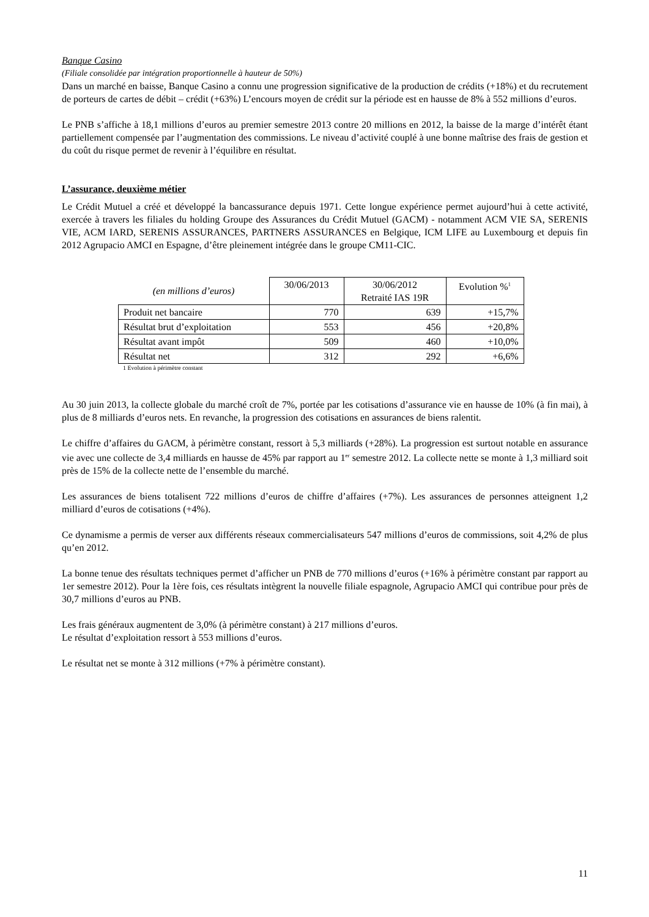Banque Casino
(Filiale consolidée par intégration proportionnelle à hauteur de 50%)
Dans un marché en baisse, Banque Casino a connu une progression significative de la production de crédits (+18%) et du recrutement de porteurs de cartes de débit – crédit (+63%) L’encours moyen de crédit sur la période est en hausse de 8% à 552 millions d’euros.
Le PNB s’affiche à 18,1 millions d’euros au premier semestre 2013 contre 20 millions en 2012, la baisse de la marge d’intérêt étant partiellement compensée par l’augmentation des commissions. Le niveau d’activité couplé à une bonne maîtrise des frais de gestion et du coût du risque permet de revenir à l’équilibre en résultat.
L’assurance, deuxième métier
Le Crédit Mutuel a créé et développé la bancassurance depuis 1971. Cette longue expérience permet aujourd’hui à cette activité, exercée à travers les filiales du holding Groupe des Assurances du Crédit Mutuel (GACM) - notamment ACM VIE SA, SERENIS VIE, ACM IARD, SERENIS ASSURANCES, PARTNERS ASSURANCES en Belgique, ICM LIFE au Luxembourg et depuis fin 2012 Agrupacio AMCI en Espagne, d’être pleinement intégrée dans le groupe CM11-CIC.
| (en millions d’euros) | 30/06/2013 | 30/06/2012 Retraité IAS 19R | Evolution %<sup>1</sup> |
| --- | --- | --- | --- |
| Produit net bancaire | 770 | 639 | +15,7% |
| Résultat brut d’exploitation | 553 | 456 | +20,8% |
| Résultat avant impôt | 509 | 460 | +10,0% |
| Résultat net | 312 | 292 | +6,6% |
1 Evolution à périmètre constant
Au 30 juin 2013, la collecte globale du marché croît de 7%, portée par les cotisations d’assurance vie en hausse de 10% (à fin mai), à plus de 8 milliards d’euros nets. En revanche, la progression des cotisations en assurances de biens ralentit.
Le chiffre d’affaires du GACM, à périmètre constant, ressort à 5,3 milliards (+28%). La progression est surtout notable en assurance vie avec une collecte de 3,4 milliards en hausse de 45% par rapport au 1<sup>er</sup> semestre 2012. La collecte nette se monte à 1,3 milliard soit près de 15% de la collecte nette de l’ensemble du marché.
Les assurances de biens totalisent 722 millions d’euros de chiffre d’affaires (+7%). Les assurances de personnes atteignent 1,2 milliard d’euros de cotisations (+4%).
Ce dynamisme a permis de verser aux différents réseaux commercialisateurs 547 millions d’euros de commissions, soit 4,2% de plus qu’en 2012.
La bonne tenue des résultats techniques permet d’afficher un PNB de 770 millions d’euros (+16% à périmètre constant par rapport au 1er semestre 2012). Pour la 1ère fois, ces résultats intègrent la nouvelle filiale espagnole, Agrupacio AMCI qui contribue pour près de 30,7 millions d’euros au PNB.
Les frais généraux augmentent de 3,0% (à périmètre constant) à 217 millions d’euros.
Le résultat d’exploitation ressort à 553 millions d’euros.
Le résultat net se monte à 312 millions (+7% à périmètre constant).
11